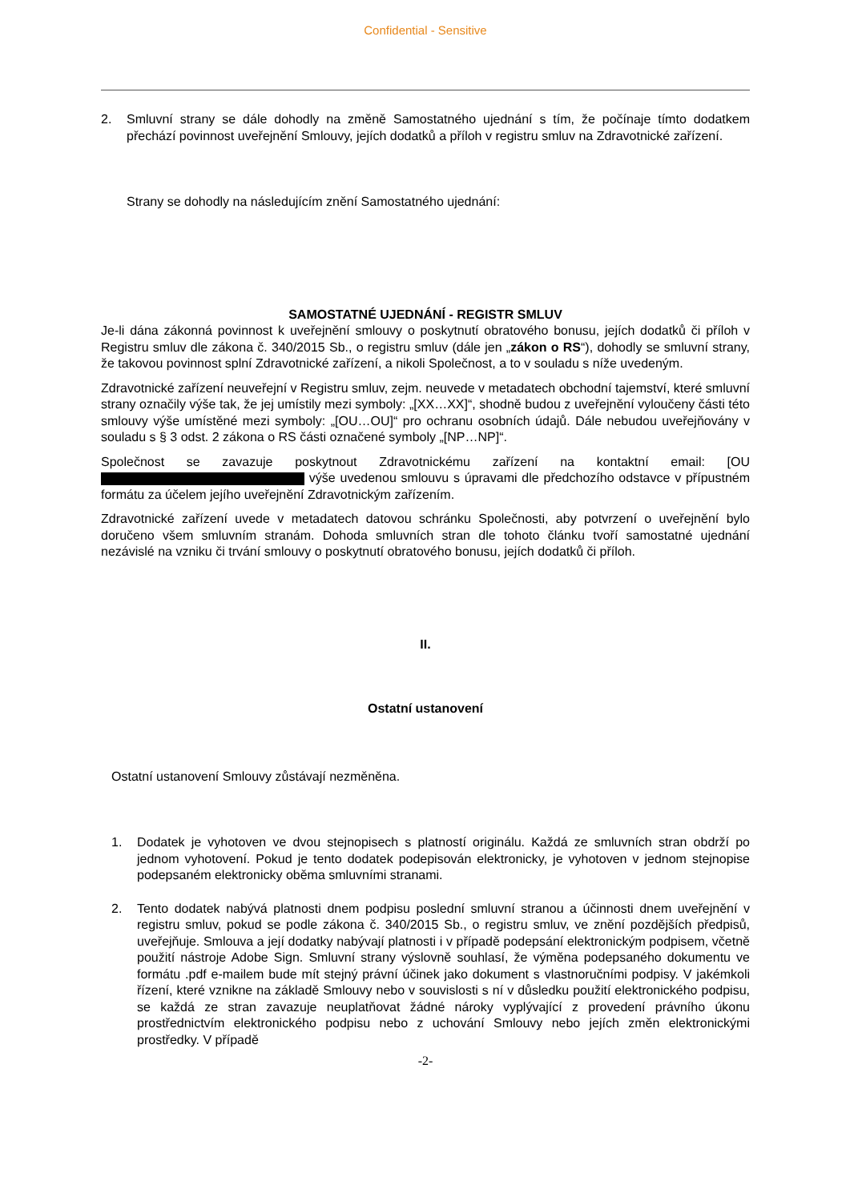Confidential - Sensitive
2. Smluvní strany se dále dohodly na změně Samostatného ujednání s tím, že počínaje tímto dodatkem přechází povinnost uveřejnění Smlouvy, jejích dodatků a příloh v registru smluv na Zdravotnické zařízení.
Strany se dohodly na následujícím znění Samostatného ujednání:
SAMOSTATNÉ UJEDNÁNÍ - REGISTR SMLUV
Je-li dána zákonná povinnost k uveřejnění smlouvy o poskytnutí obratového bonusu, jejích dodatků či příloh v Registru smluv dle zákona č. 340/2015 Sb., o registru smluv (dále jen „zákon o RS“), dohodly se smluvní strany, že takovou povinnost splní Zdravotnické zařízení, a nikoli Společnost, a to v souladu s níže uvedeným.
Zdravotnické zařízení neuveřejní v Registru smluv, zejm. neuvede v metadatech obchodní tajemství, které smluvní strany označily výše tak, že jej umístily mezi symboly: „[XX…XX]“, shodně budou z uveřejnění vyloučeny části této smlouvy výše umístěné mezi symboly: „[OU…OU]“ pro ochranu osobních údajů. Dále nebudou uveřejňovány v souladu s § 3 odst. 2 zákona o RS části označené symboly „[NP…NP]“.
Společnost se zavazuje poskytnout Zdravotnickému zařízení na kontaktní email: [OU výše uvedenou smlouvu s úpravami dle předchozího odstavce v přípustném formátu za účelem jejího uveřejnění Zdravotnickým zařízením.
Zdravotnické zařízení uvede v metadatech datovou schránku Společnosti, aby potvrzení o uveřejnění bylo doručeno všem smluvním stranám. Dohoda smluvních stran dle tohoto článku tvoří samostatné ujednání nezávislé na vzniku či trvání smlouvy o poskytnutí obratového bonusu, jejích dodatků či příloh.
II.
Ostatní ustanovení
Ostatní ustanovení Smlouvy zůstávají nezměněna.
1. Dodatek je vyhotoven ve dvou stejnopisech s platností originálu. Každá ze smluvních stran obdrží po jednom vyhotovení. Pokud je tento dodatek podepisován elektronicky, je vyhotoven v jednom stejnopise podepsaném elektronicky oběma smluvními stranami.
2. Tento dodatek nabývá platnosti dnem podpisu poslední smluvní stranou a účinnosti dnem uveřejnění v registru smluv, pokud se podle zákona č. 340/2015 Sb., o registru smluv, ve znění pozdějších předpisů, uveřejňuje. Smlouva a její dodatky nabývají platnosti i v případě podepsání elektronickým podpisem, včetně použití nástroje Adobe Sign. Smluvní strany výslovně souhlasí, že výměna podepsaného dokumentu ve formátu .pdf e-mailem bude mít stejný právní účinek jako dokument s vlastnoručními podpisy. V jakémkoli řízení, které vznikne na základě Smlouvy nebo v souvislosti s ní v důsledku použití elektronického podpisu, se každá ze stran zavazuje neuplatňovat žádné nároky vyplývající z provedení právního úkonu prostřednictvím elektronického podpisu nebo z uchování Smlouvy nebo jejích změn elektronickými prostředky. V případě
-2-